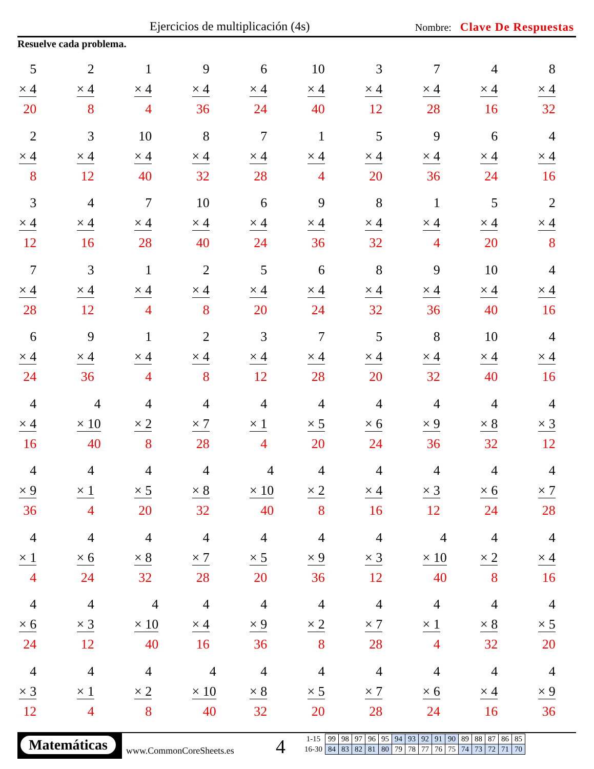Ejercicios de multiplicación (4s)
Nombre: Clave De Respuestas
Resuelve cada problema.
| 5 × 4 20 | 2 × 4 8 | 1 × 4 4 | 9 × 4 36 | 6 × 4 24 | 10 × 4 40 | 3 × 4 12 | 7 × 4 28 | 4 × 4 16 | 8 × 4 32 |
| 2 × 4 8 | 3 × 4 12 | 10 × 4 40 | 8 × 4 32 | 7 × 4 28 | 1 × 4 4 | 5 × 4 20 | 9 × 4 36 | 6 × 4 24 | 4 × 4 16 |
| 3 × 4 12 | 4 × 4 16 | 7 × 4 28 | 10 × 4 40 | 6 × 4 24 | 9 × 4 36 | 8 × 4 32 | 1 × 4 4 | 5 × 4 20 | 2 × 4 8 |
| 7 × 4 28 | 3 × 4 12 | 1 × 4 4 | 2 × 4 8 | 5 × 4 20 | 6 × 4 24 | 8 × 4 32 | 9 × 4 36 | 10 × 4 40 | 4 × 4 16 |
| 6 × 4 24 | 9 × 4 36 | 1 × 4 4 | 2 × 4 8 | 3 × 4 12 | 7 × 4 28 | 5 × 4 20 | 8 × 4 32 | 10 × 4 40 | 4 × 4 16 |
| 4 × 4 16 | 4 × 10 40 | 4 × 2 8 | 4 × 7 28 | 4 × 1 4 | 4 × 5 20 | 4 × 6 24 | 4 × 9 36 | 4 × 8 32 | 4 × 3 12 |
| 4 × 9 36 | 4 × 1 4 | 4 × 5 20 | 4 × 8 32 | 4 × 10 40 | 4 × 2 8 | 4 × 4 16 | 4 × 3 12 | 4 × 6 24 | 4 × 7 28 |
| 4 × 1 4 | 4 × 6 24 | 4 × 8 32 | 4 × 7 28 | 4 × 5 20 | 4 × 9 36 | 4 × 3 12 | 4 × 10 40 | 4 × 2 8 | 4 × 4 16 |
| 4 × 6 24 | 4 × 3 12 | 4 × 10 40 | 4 × 4 16 | 4 × 9 36 | 4 × 2 8 | 4 × 7 28 | 4 × 1 4 | 4 × 8 32 | 4 × 5 20 |
| 4 × 3 12 | 4 × 1 4 | 4 × 2 8 | 4 × 10 40 | 4 × 8 32 | 4 × 5 20 | 4 × 7 28 | 4 × 6 24 | 4 × 4 16 | 4 × 9 36 |
Matemáticas
www.CommonCoreSheets.es 4
| 1-15 | 99 | 98 | 97 | 96 | 95 | 94 | 93 | 92 | 91 | 90 | 89 | 88 | 87 | 86 | 85 |
| 16-30 | 84 | 83 | 82 | 81 | 80 | 79 | 78 | 77 | 76 | 75 | 74 | 73 | 72 | 71 | 70 |